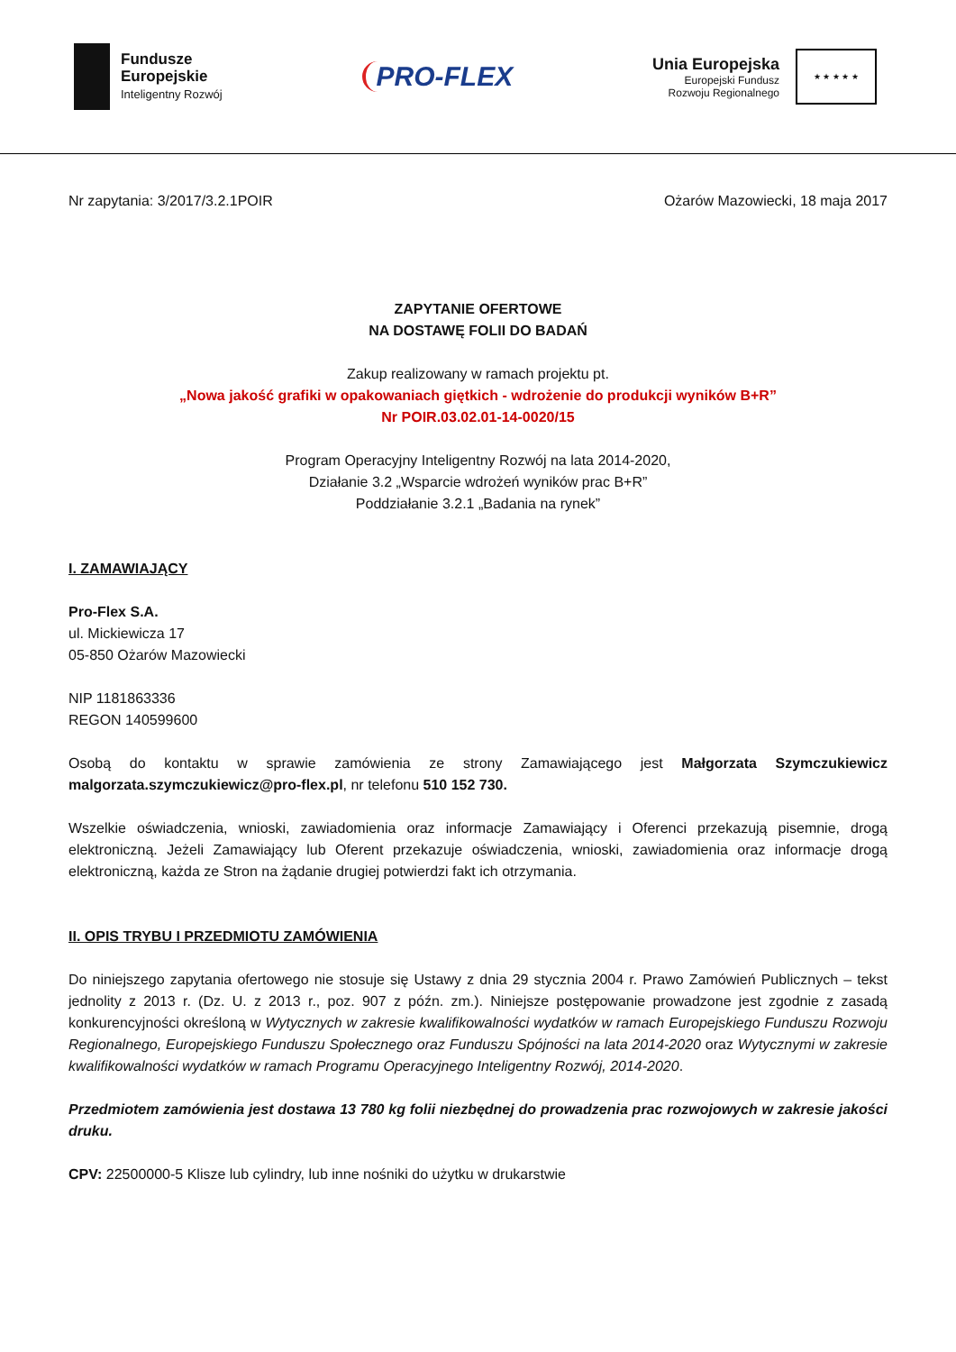Fundusze
Europejskie
Inteligentny Rozwój
PRO-FLEX
Unia Europejska
Europejski Fundusz
Rozwoju Regionalnego
★ ★ ★ ★ ★
Nr zapytania: 3/2017/3.2.1POIR Ożarów Mazowiecki, 18 maja 2017
ZAPYTANIE OFERTOWE
NA DOSTAWĘ FOLII DO BADAŃ
Zakup realizowany w ramach projektu pt.
„Nowa jakość grafiki w opakowaniach giętkich - wdrożenie do produkcji wyników B+R”
Nr POIR.03.02.01-14-0020/15
Program Operacyjny Inteligentny Rozwój na lata 2014-2020,
Działanie 3.2 „Wsparcie wdrożeń wyników prac B+R”
Poddziałanie 3.2.1 „Badania na rynek”
I. ZAMAWIAJĄCY
Pro-Flex S.A.
ul. Mickiewicza 17
05-850 Ożarów Mazowiecki
NIP 1181863336
REGON 140599600
Osobą do kontaktu w sprawie zamówienia ze strony Zamawiającego jest Małgorzata Szymczukiewicz malgorzata.szymczukiewicz@pro-flex.pl, nr telefonu 510 152 730.
Wszelkie oświadczenia, wnioski, zawiadomienia oraz informacje Zamawiający i Oferenci przekazują pisemnie, drogą elektroniczną. Jeżeli Zamawiający lub Oferent przekazuje oświadczenia, wnioski, zawiadomienia oraz informacje drogą elektroniczną, każda ze Stron na żądanie drugiej potwierdzi fakt ich otrzymania.
II. OPIS TRYBU I PRZEDMIOTU ZAMÓWIENIA
Do niniejszego zapytania ofertowego nie stosuje się Ustawy z dnia 29 stycznia 2004 r. Prawo Zamówień Publicznych – tekst jednolity z 2013 r. (Dz. U. z 2013 r., poz. 907 z późn. zm.). Niniejsze postępowanie prowadzone jest zgodnie z zasadą konkurencyjności określoną w Wytycznych w zakresie kwalifikowalności wydatków w ramach Europejskiego Funduszu Rozwoju Regionalnego, Europejskiego Funduszu Społecznego oraz Funduszu Spójności na lata 2014-2020 oraz Wytycznymi w zakresie kwalifikowalności wydatków w ramach Programu Operacyjnego Inteligentny Rozwój, 2014-2020.
Przedmiotem zamówienia jest dostawa 13 780 kg folii niezbędnej do prowadzenia prac rozwojowych w zakresie jakości druku.
CPV: 22500000-5 Klisze lub cylindry, lub inne nośniki do użytku w drukarstwie